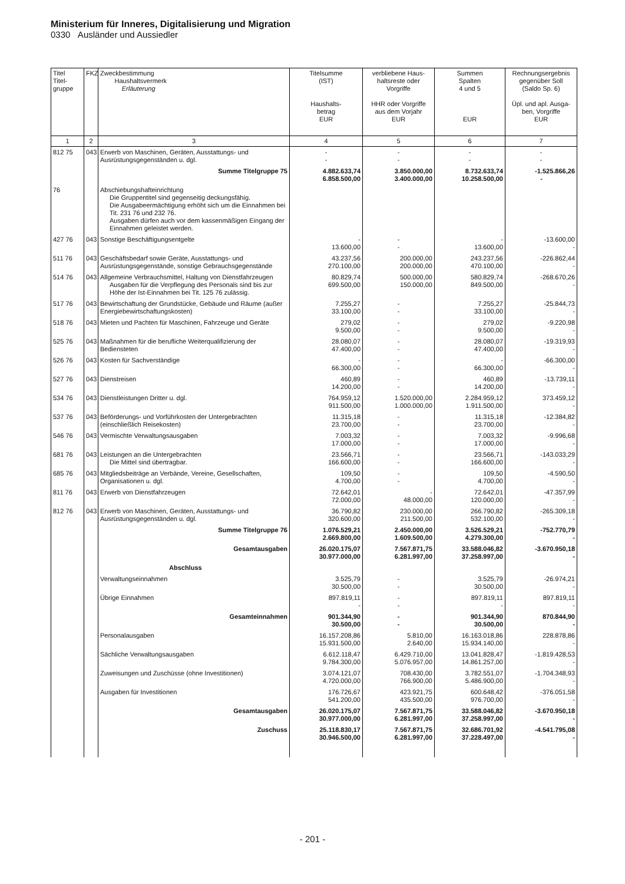Ministerium für Inneres, Digitalisierung und Migration
0330 Ausländer und Aussiedler
| Titel Titel- gruppe | FKZ | Zweckbestimmung Haushaltsvermerk Erläuterung | Titelsumme (IST) Haushalts- betrag EUR | verbliebene Haus- haltsreste oder Vorgriffe HHR oder Vorgriffe aus dem Vorjahr EUR | Summen Spalten 4 und 5 EUR | Rechnungsergebnis gegenüber Soll (Saldo Sp. 6) Üpl. und apl. Ausga- ben, Vorgriffe EUR |
| --- | --- | --- | --- | --- | --- | --- |
| 1 | 2 | 3 | 4 | 5 | 6 | 7 |
| 812 75 | 043 | Erwerb von Maschinen, Geräten, Ausstattungs- und Ausrüstungsgegenständen u. dgl. | - - | - - | - - | - - |
| | | Summe Titelgruppe 75 | 4.882.633,74 6.858.500,00 | 3.850.000,00 3.400.000,00 | 8.732.633,74 10.258.500,00 | -1.525.866,26 - |
| 76 | | Abschiebungshafteinrichtung Die Gruppentitel sind gegenseitig deckungsfähig. Die Ausgabeermächtigung erhöht sich um die Einnahmen bei Tit. 231 76 und 232 76. Ausgaben dürfen auch vor dem kassenmäßigen Eingang der Einnahmen geleistet werden. | | | | |
| 427 76 | 043 | Sonstige Beschäftigungsentgelte | - 13.600,00 | - - | - 13.600,00 | -13.600,00 - |
| 511 76 | 043 | Geschäftsbedarf sowie Geräte, Ausstattungs- und Ausrüstungsgegenstände, sonstige Gebrauchsgegenstände | 43.237,56 270.100,00 | 200.000,00 200.000,00 | 243.237,56 470.100,00 | -226.862,44 - |
| 514 76 | 043 | Allgemeine Verbrauchsmittel, Haltung von Dienstfahrzeugen Ausgaben für die Verpflegung des Personals sind bis zur Höhe der Ist-Einnahmen bei Tit. 125 76 zulässig. | 80.829,74 699.500,00 | 500.000,00 150.000,00 | 580.829,74 849.500,00 | -268.670,26 - |
| 517 76 | 043 | Bewirtschaftung der Grundstücke, Gebäude und Räume (außer Energiebewirtschaftungskosten) | 7.255,27 33.100,00 | - - | 7.255,27 33.100,00 | -25.844,73 - |
| 518 76 | 043 | Mieten und Pachten für Maschinen, Fahrzeuge und Geräte | 279,02 9.500,00 | - - | 279,02 9.500,00 | -9.220,98 - |
| 525 76 | 043 | Maßnahmen für die berufliche Weiterqualifizierung der Bediensteten | 28.080,07 47.400,00 | - - | 28.080,07 47.400,00 | -19.319,93 - |
| 526 76 | 043 | Kosten für Sachverständige | - 66.300,00 | - - | - 66.300,00 | -66.300,00 - |
| 527 76 | 043 | Dienstreisen | 460,89 14.200,00 | - - | 460,89 14.200,00 | -13.739,11 - |
| 534 76 | 043 | Dienstleistungen Dritter u. dgl. | 764.959,12 911.500,00 | 1.520.000,00 1.000.000,00 | 2.284.959,12 1.911.500,00 | 373.459,12 - |
| 537 76 | 043 | Beförderungs- und Vorführkosten der Untergebrachten (einschließlich Reisekosten) | 11.315,18 23.700,00 | - - | 11.315,18 23.700,00 | -12.384,82 - |
| 546 76 | 043 | Vermischte Verwaltungsausgaben | 7.003,32 17.000,00 | - - | 7.003,32 17.000,00 | -9.996,68 - |
| 681 76 | 043 | Leistungen an die Untergebrachten Die Mittel sind übertragbar. | 23.566,71 166.600,00 | - - | 23.566,71 166.600,00 | -143.033,29 - |
| 685 76 | 043 | Mitgliedsbeiträge an Verbände, Vereine, Gesellschaften, Organisationen u. dgl. | 109,50 4.700,00 | - - | 109,50 4.700,00 | -4.590,50 - |
| 811 76 | 043 | Erwerb von Dienstfahrzeugen | 72.642,01 72.000,00 | - 48.000,00 | 72.642,01 120.000,00 | -47.357,99 - |
| 812 76 | 043 | Erwerb von Maschinen, Geräten, Ausstattungs- und Ausrüstungsgegenständen u. dgl. | 36.790,82 320.600,00 | 230.000,00 211.500,00 | 266.790,82 532.100,00 | -265.309,18 - |
| | | Summe Titelgruppe 76 | 1.076.529,21 2.669.800,00 | 2.450.000,00 1.609.500,00 | 3.526.529,21 4.279.300,00 | -752.770,79 - |
| | | Gesamtausgaben | 26.020.175,07 30.977.000,00 | 7.567.871,75 6.281.997,00 | 33.588.046,82 37.258.997,00 | -3.670.950,18 - |
| | | Abschluss | | | | |
| | | Verwaltungseinnahmen | 3.525,79 30.500,00 | - - | 3.525,79 30.500,00 | -26.974,21 - |
| | | Übrige Einnahmen | 897.819,11 - | - - | 897.819,11 - | 897.819,11 - |
| | | Gesamteinnahmen | 901.344,90 30.500,00 | - - | 901.344,90 30.500,00 | 870.844,90 - |
| | | Personalausgaben | 16.157.208,86 15.931.500,00 | 5.810,00 2.640,00 | 16.163.018,86 15.934.140,00 | 228.878,86 - |
| | | Sächliche Verwaltungsausgaben | 6.612.118,47 9.784.300,00 | 6.429.710,00 5.076.957,00 | 13.041.828,47 14.861.257,00 | -1.819.428,53 - |
| | | Zuweisungen und Zuschüsse (ohne Investitionen) | 3.074.121,07 4.720.000,00 | 708.430,00 766.900,00 | 3.782.551,07 5.486.900,00 | -1.704.348,93 - |
| | | Ausgaben für Investitionen | 176.726,67 541.200,00 | 423.921,75 435.500,00 | 600.648,42 976.700,00 | -376.051,58 - |
| | | Gesamtausgaben | 26.020.175,07 30.977.000,00 | 7.567.871,75 6.281.997,00 | 33.588.046,82 37.258.997,00 | -3.670.950,18 - |
| | | Zuschuss | 25.118.830,17 30.946.500,00 | 7.567.871,75 6.281.997,00 | 32.686.701,92 37.228.497,00 | -4.541.795,08 - |
- 201 -